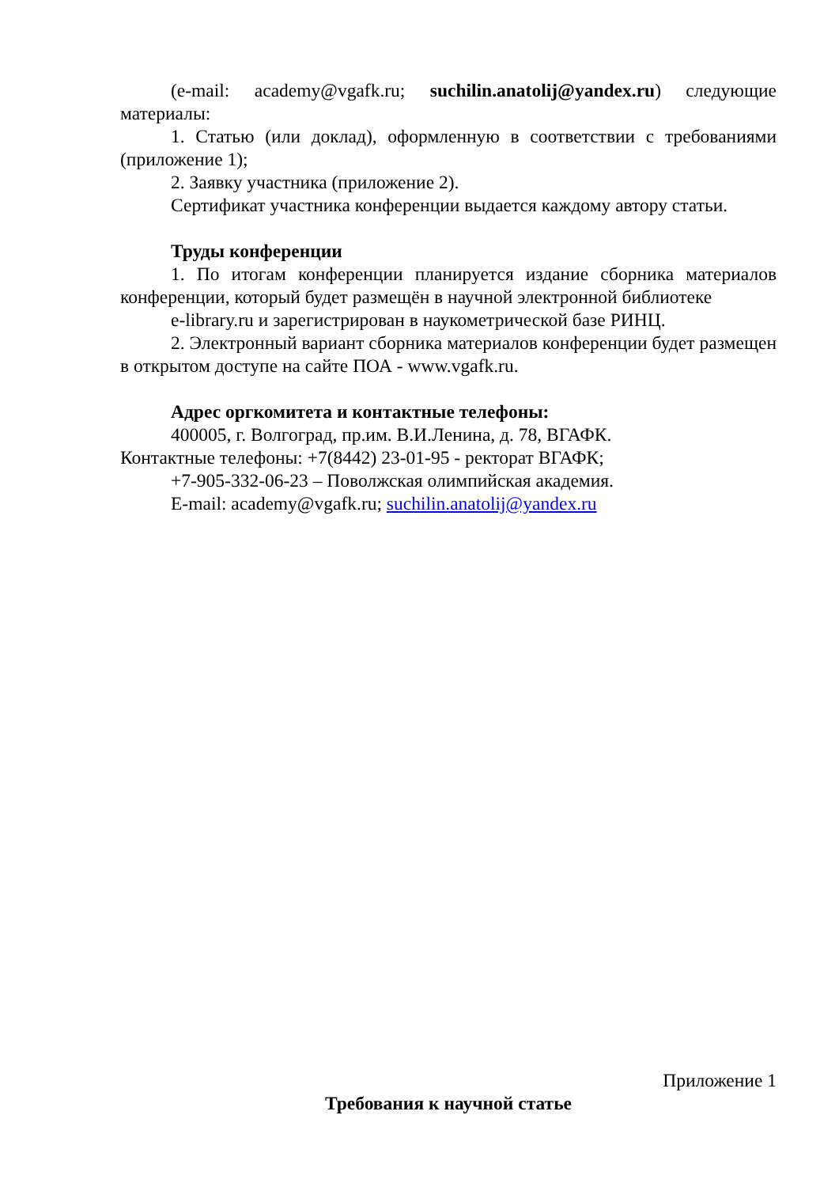(e-mail: academy@vgafk.ru; suchilin.anatolij@yandex.ru) следующие материалы:
1. Статью (или доклад), оформленную в соответствии с требованиями (приложение 1);
2. Заявку участника (приложение 2).
Сертификат участника конференции выдается каждому автору статьи.
Труды конференции
1. По итогам конференции планируется издание сборника материалов конференции, который будет размещён в научной электронной библиотеке
e-library.ru и зарегистрирован в наукометрической базе РИНЦ.
2. Электронный вариант сборника материалов конференции будет размещен в открытом доступе на сайте ПОА - www.vgafk.ru.
Адрес оргкомитета и контактные телефоны:
400005, г. Волгоград, пр.им. В.И.Ленина, д. 78, ВГАФК.
Контактные телефоны: +7(8442) 23-01-95 - ректорат ВГАФК;
+7-905-332-06-23 – Поволжская олимпийская академия.
E-mail: academy@vgafk.ru; suchilin.anatolij@yandex.ru
Приложение 1
Требования к научной статье